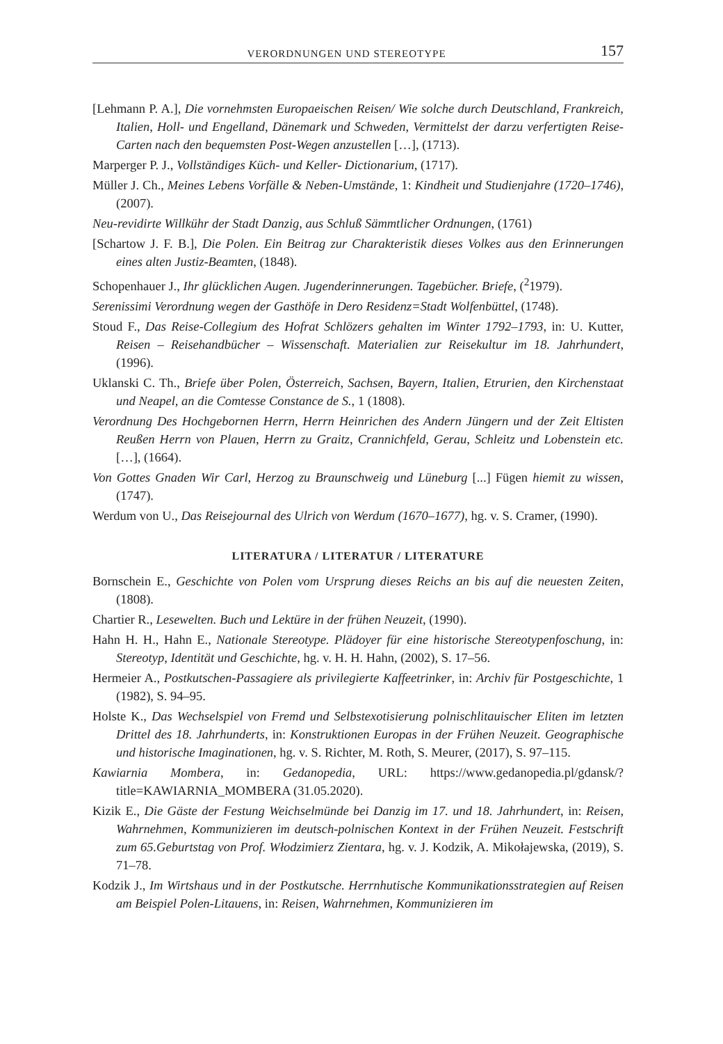VERORDNUNGEN UND STEREOTYPE 157
[Lehmann P. A.], Die vornehmsten Europaeischen Reisen/ Wie solche durch Deutschland, Frankreich, Italien, Holl- und Engelland, Dänemark und Schweden, Vermittelst der darzu verfertigten Reise-Carten nach den bequemsten Post-Wegen anzustellen […], (1713).
Marperger P. J., Vollständiges Küch- und Keller- Dictionarium, (1717).
Müller J. Ch., Meines Lebens Vorfälle & Neben-Umstände, 1: Kindheit und Studienjahre (1720–1746), (2007).
Neu-revidirte Willkühr der Stadt Danzig, aus Schluß Sämmtlicher Ordnungen, (1761)
[Schartow J. F. B.], Die Polen. Ein Beitrag zur Charakteristik dieses Volkes aus den Erinnerungen eines alten Justiz-Beamten, (1848).
Schopenhauer J., Ihr glücklichen Augen. Jugenderinnerungen. Tagebücher. Briefe, (<sup>2</sup>1979).
Serenissimi Verordnung wegen der Gasthöfe in Dero Residenz=Stadt Wolfenbüttel, (1748).
Stoud F., Das Reise-Collegium des Hofrat Schlözers gehalten im Winter 1792–1793, in: U. Kutter, Reisen – Reisehandbücher – Wissenschaft. Materialien zur Reisekultur im 18. Jahrhundert, (1996).
Uklanski C. Th., Briefe über Polen, Österreich, Sachsen, Bayern, Italien, Etrurien, den Kirchenstaat und Neapel, an die Comtesse Constance de S., 1 (1808).
Verordnung Des Hochgebornen Herrn, Herrn Heinrichen des Andern Jüngern und der Zeit Eltisten Reußen Herrn von Plauen, Herrn zu Graitz, Crannichfeld, Gerau, Schleitz und Lobenstein etc. […], (1664).
Von Gottes Gnaden Wir Carl, Herzog zu Braunschweig und Lüneburg [...] Fügen hiemit zu wissen, (1747).
Werdum von U., Das Reisejournal des Ulrich von Werdum (1670–1677), hg. v. S. Cramer, (1990).
LITERATURA / LITERATUR / LITERATURE
Bornschein E., Geschichte von Polen vom Ursprung dieses Reichs an bis auf die neuesten Zeiten, (1808).
Chartier R., Lesewelten. Buch und Lektüre in der frühen Neuzeit, (1990).
Hahn H. H., Hahn E., Nationale Stereotype. Plädoyer für eine historische Stereotypenfoschung, in: Stereotyp, Identität und Geschichte, hg. v. H. H. Hahn, (2002), S. 17–56.
Hermeier A., Postkutschen-Passagiere als privilegierte Kaffeetrinker, in: Archiv für Postgeschichte, 1 (1982), S. 94–95.
Holste K., Das Wechselspiel von Fremd und Selbstexotisierung polnischlitauischer Eliten im letzten Drittel des 18. Jahrhunderts, in: Konstruktionen Europas in der Frühen Neuzeit. Geographische und historische Imaginationen, hg. v. S. Richter, M. Roth, S. Meurer, (2017), S. 97–115.
Kawiarnia Mombera, in: Gedanopedia, URL: https://www.gedanopedia.pl/gdansk/?title=KAWIARNIA_MOMBERA (31.05.2020).
Kizik E., Die Gäste der Festung Weichselmünde bei Danzig im 17. und 18. Jahrhundert, in: Reisen, Wahrnehmen, Kommunizieren im deutsch-polnischen Kontext in der Frühen Neuzeit. Festschrift zum 65.Geburtstag von Prof. Włodzimierz Zientara, hg. v. J. Kodzik, A. Mikołajewska, (2019), S. 71–78.
Kodzik J., Im Wirtshaus und in der Postkutsche. Herrnhutische Kommunikationsstrategien auf Reisen am Beispiel Polen-Litauens, in: Reisen, Wahrnehmen, Kommunizieren im